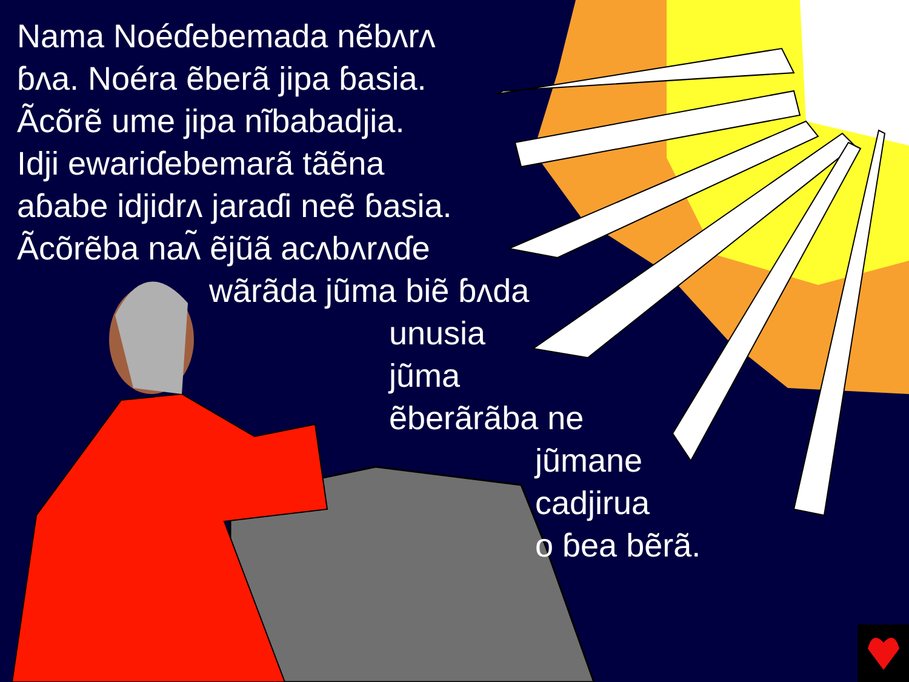Nama Noéɗebemada nẽbʌrʌ
ɓʌa. Noéra ẽberã jipa ɓasia.
Ãcõrẽ ume jipa nĩbabadjia.
Idji ewariɗebemarã tãẽna
aɓabe idjidrʌ jaraɗi neẽ ɓasia.
Ãcõrẽba naʌ̃ ẽjũã acʌbʌrʌɗe
wãrãda jũma biẽ ɓʌda
unusia
jũma
ẽberãrãba ne
jũmane
cadjirua
o ɓea bẽrã.